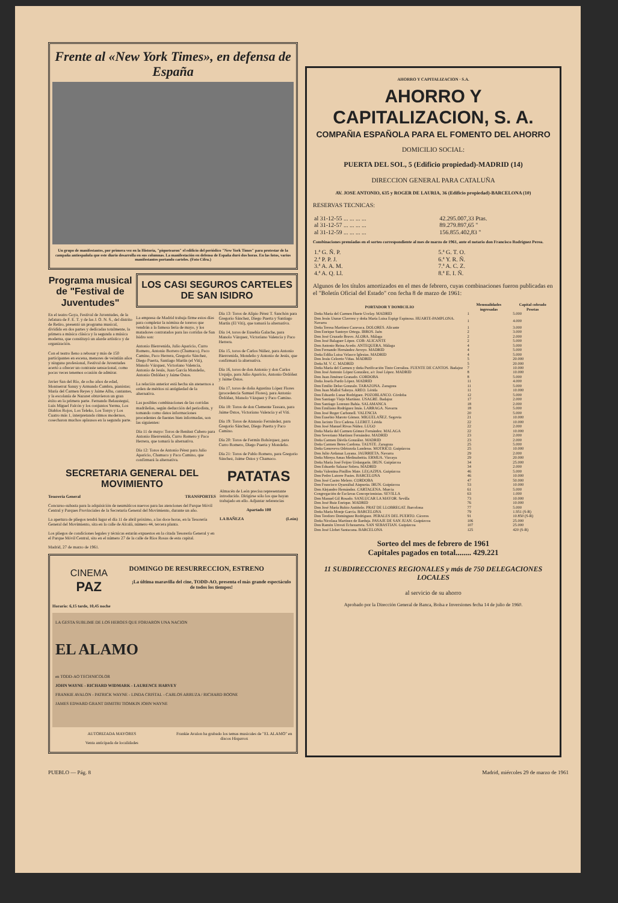Frente al «New York Times», en defensa de España
Un grupo de manifestantes, por primera vez en la Historia, "piquetearon" el edificio del periódico "New York Times" para protestar de la campaña antiespañola que este diario desarrolla en sus columnas. La manifestación en defensa de España duró dos horas. En las fotos, varios manifestantes portando carteles. (Foto Cifra.)
Programa musical de "Festival de Juventudes"
En el teatro Goya, Festival de Juventudes, de la Jefatura de F. E. T. y de las J. O. N. S., del distrito de Retiro, presentó un programa musical, dividido en dos partes y dedicadas totalmente, la primera a música clásica y la segunda a música moderna, que constituyó un alarde artístico y de organización.
Con el teatro lleno a rebosar y más de 150 participantes en escena, menores de veintiún años y ninguno profesional, Festival de Juventudes acertó a ofrecer un contraste sensacional, como pocas veces tenemos ocasión de admirar.
Javier San del Río, de ocho años de edad, Montserrat Sanuy y Armando Cambra, pianistas; María del Carmen Reyes y Jaime Alba, cantantes, y la escolanía de Nazaret obtuvieron un gran éxito en la primera parte. Fernando Belaustegui, Luis Miguel Falcón y los conjuntos Yerma, Los Diablos Rojos, Los Teleko, Los Tonys y Los Cuatro más 1, interpretando ritmos modernos, cosecharon muchos aplausos en la segunda parte.
LOS CASI SEGUROS CARTELES DE SAN ISIDRO
La empresa de Madrid trabaja firme estos días para completar la nómina de toreros que vendrán a la famosa feria de mayo, y los matadores contratados para las corridas de San Isidro son:
Antonio Bienvenida, Julio Aparicio, Curro Romero, Antonio Borrero (Chamaco), Paco Camino, Paco Herrera, Gregorio Sánchez, Diego Puerta, Santiago Martín (el Viti), Manolo Vázquez, Victoriano Valencia, Antonio de Jesús, Juan García Mondeño, Antonio Ordóñez y Jaime Ostos.
La relación anterior está hecha sin atenernos a orden de méritos ni antigüedad de la alternativa.
Las posibles combinaciones de las corridas madrileñas, según deducción del periodista, y tomando como datos informaciones procedentes de fuentes bien informadas, son las siguientes:
Día 11 de mayo: Toros de Benítez Cubero para Antonio Bienvenida, Curro Romero y Paco Herrera, que tomará la alternativa.
Día 12: Toros de Antonio Pérez para Julio Aparicio, Chamaco y Paco Camino, que confirmará la alternativa.
Día 13: Toros de Alipio Pérez T. Sanchón para Gregorio Sánchez, Diego Puerta y Santiago Martín (El Viti), que tomará la alternativa.
Día 14, toros de Eusebia Galache, para Manolo Vázquez, Victoriano Valencia y Paco Herrera.
Día 15, toros de Carlos Núñez, para Antonio Bienvenida, Mondeño y Antonio de Jesús, que confirmará la alternativa.
Día 16, toros de don Antonio y don Carlos Urquijo, para Julio Aparicio, Antonio Ordóñez y Jaime Ostos.
Día 17, toros de doña Agustina López Flores (procedencia Samuel Flores), para Antonio Ordóñez, Manolo Vázquez y Paco Camino.
Día 18: Toros de don Clemente Tassara, para Jaime Ostos, Victoriano Valencia y el Viti.
Día 19: Toros de Atanasio Fernández, para Gregorio Sánchez, Diego Puerta y Paco Camino.
Día 20: Toros de Fermín Bohórquez, para Curro Romero, Diego Puerta y Mondeño.
Día 21: Toros de Pablo Romero, para Gregorio Sánchez, Jaime Ostos y Chamaco.
SECRETARIA GENERAL DEL MOVIMIENTO
Tesorería General TRANSPORTES
Concurso-subasta para la adquisición de neumáticos nuevos para las atenciones del Parque Móvil Central y Parques Provinciales de la Secretaría General del Movimiento, durante un año.
La apertura de pliegos tendrá lugar el día 11 de abril próximo, a las doce horas, en la Tesorería General del Movimiento, sita en la calle de Alcalá, número 44, tercera planta.
Los pliegos de condiciones legales y técnicas estarán expuestos en la citada Tesorería General y en el Parque Móvil Central, sito en el número 27 de la calle de Ríos Rosas de esta capital.
Madrid, 27 de marzo de 1961.
PATATAS
Almacén de León precisa representante introducido. Dirigirse sólo los que hayan trabajado en ello. Adjuntar referencias
Apartado 100
LA BAÑEZA (León)
CINEMA
PAZ
Horario: 6,15 tarde, 10,45 noche
DOMINGO DE RESURRECCION, ESTRENO
¡La última maravilla del cine, TODD-AO, presenta el más grande espectáculo de todos los tiempos!
LA GESTA SUBLIME DE LOS HEROES QUE FORJARON UNA NACION
EL ALAMO
en TODD-AO TECHNICOLOR
JOHN WAYNE - RICHARD WIDMARK - LAURENCE HARVEY
FRANKIE AVALON - PATRICK WAYNE - LINDA CRISTAL - CARLOS ARRUZA / RICHARD BOONE
JAMES EDWARD GRANT DIMITRI TIOMKIN JOHN WAYNE
AUTORIZADA MAYORES
Venta anticipada de localidades
Frankie Avalon ha grabado los temas musicales de "EL ALAMO" en discos Hispavox
AHORRO Y CAPITALIZACION · S.A.
AHORRO Y CAPITALIZACION, S. A.
COMPAÑIA ESPAÑOLA PARA EL FOMENTO DEL AHORRO
DOMICILIO SOCIAL:
PUERTA DEL SOL, 5 (Edificio propiedad)-MADRID (14)
DIRECCION GENERAL PARA CATALUÑA
AV. JOSE ANTONIO, 635 y ROGER DE LAURIA, 36 (Edificio propiedad)-BARCELONA (10)
RESERVAS TECNICAS:
| al 31-12-55 ... ... ... ... | 42.295.007,33 Ptas. |
| al 31-12-57 ... ... ... ... | 89.279.897,65 " |
| al 31-12-59 ... ... ... ... | 156.855.402,83 " |
Combinaciones premiadas en el sorteo correspondiente al mes de marzo de 1961, ante el notario don Francisco Rodríguez Perea.
| 1.ª G. Ñ. P. | 5.ª G. T. O. |
| 2.ª P. P. J. | 6.ª Y. R. Ñ. |
| 3.ª A. A. M. | 7.ª A. C. Z. |
| 4.ª A. Q. Ll. | 8.ª E. I. Ñ. |
Algunos de los títulos amortizados en el mes de febrero, cuyas combinaciones fueron publicadas en el "Boletín Oficial del Estado" con fecha 8 de marzo de 1961:
| PORTADOR Y DOMICILIO | Mensualidades ingresadas | Capital cobrado Pesetas |
| --- | --- | --- |
| Doña María del Carmen Huete Ucelay. MADRID | 1 | 5.000 |
| Don Jesús Unzue Clavrrez y doña María Luisa Espigr Espinosa. HUARTE-PAMPLONA. Navarra | 1 | 4.000 |
| Doña Teresa Martínez Caravaca. DOLORES. Alicante | 1 | 3.000 |
| Don Enrique Santoyo Ortega. IBROS. Jaén | 2 | 3.000 |
| Don José Cruzado Bravo. ALORA. Málaga | 2 | 2.000 |
| Don José Balaguer López. COB: ALICANTE | 2 | 5.000 |
| Don Antonio Reina Acedo. ANTEQUERA. Málaga | 4 | 5.000 |
| Don Fernando Hernández Arroyo. MADRID | 4 | 5.000 |
| Doña Edilia Luisa Velasco Iglesias. MADRID | 4 | 5.000 |
| Don Jesús Celorrio Viñas. MADRID | 5 | 20.000 |
| Doña M. V. C. MADRID | 5 | 20.000 |
| Doña María del Carmen y doña Purificación Tinto Corraliza. FUENTE DE CANTOS. Badajoz | 7 | 10.000 |
| Don José Antonio López González, a/c José López. MADRID | 8 | 10.000 |
| Don Juan Jiménez Granado. CORDOBA | 8 | 5.000 |
| Doña Josefa Pardo López. MADRID | 11 | 4.000 |
| Don Emilio Delso Gonzalo. TARAZONA. Zaragoza | 11 | 5.000 |
| Don Juan Mallol Saboya. AREO. Lérida | 11 | 10.000 |
| Don Eduardo Lunar Rodríguez. POZOBLANCO. Córdoba | 12 | 5.000 |
| Don Santiago Viejo Martínez. USAGRE. Badajoz | 17 | 2.000 |
| Don Santiago Lorenzo Bahía. SALAMANCA | 18 | 2.000 |
| Don Emiliano Rodríguez Imás. LARRAGA. Navarra | 18 | 5.000 |
| Don José Roger Carbonell. VALENCIA | 20 | 5.000 |
| Don Eusebio Maroto Gómez. MIGUELAÑEZ. Segovia | 21 | 10.000 |
| Don Jacinto Tico Cadena. LLERET. Lérida | 22 | 10.000 |
| Don José Manuel Rivas Núñez. LUGO | 22 | 2.000 |
| Doña María del Carmen Gómez Fernández. MALAGA | 22 | 10.000 |
| Don Severiano Martínez Fernández. MADRID | 23 | 2.000 |
| Doña Carmen Dávila González. MADRID | 23 | 2.000 |
| Doña Carmen Betes Cardona. TAUSTE. Zaragoza | 25 | 5.000 |
| Doña Genoveva Odriozola Landeras. MOTRICO. Guipúzcoa | 25 | 10.000 |
| Don Julio Ardanaz Layana. JAURRIETA. Navarra | 29 | 2.000 |
| Doña Mireya Amas Medinabeitia. ERMUA. Vizcaya | 29 | 20.000 |
| Doña María José Feijoo Urdangarín. IRUN. Guipúzcoa | 34 | 25.000 |
| Don Eduardo Salazar Solera. MADRID | 34 | 2.000 |
| Doña Valentina Pinillos Mate. LEGAZPIA. Guipúzcoa | 46 | 5.000 |
| Don Pedro Latorre Pasies. BARCELONA | 46 | 10.000 |
| Don José Castro Melero. CORDOBA | 47 | 50.000 |
| Don Francisco Oyarzábal Aizpurúa. IRUN. Guipúzcoa | 53 | 10.000 |
| Don Alejandro Hernández. CARTAGENA. Murcia | 61 | 5.000 |
| Congregación de Esclavas Concepcionistas. SEVILLA | 63 | 1.000 |
| Don Manuel Gil Rosado. SANLUCAR LA MAYOR. Sevilla | 73 | 10.000 |
| Don José Ruiz Enrique. MADRID | 76 | 10.000 |
| Don José María Rubio Antiñolo. PRAT DE LLOBREGAT. Barcelona | 77 | 5.000 |
| Doña María Monje García. BARCELONA | 79 | 1.951 (S-R) |
| Don Teodoro Domínguez Rodríguez. PERALES DEL PUERTO. Cáceres | 91 | 10.850 (S-R) |
| Doña Nicolasa Martínez de Ilarduja. PASAJE DE SAN JUAN. Guipúzcoa | 106 | 25.000 |
| Don Ramón Urresti Echezarreta. SAN SEBASTIAN. Guipúzcoa | 107 | 25.000 |
| Don José Llobet Santacana. BARCELONA | 125 | 420 (S-R) |
Sorteo del mes de febrero de 1961
Capitales pagados en total........ 429.221
11 SUBDIRECCIONES REGIONALES y más de 750 DELEGACIONES LOCALES
al servicio de su ahorro
Aprobado por la Dirección General de Banca, Bolsa e Inversiones fecha 14 de julio de 1960.
PUEBLO — Pág. 8 Madrid, miércoles 29 de marzo de 1961